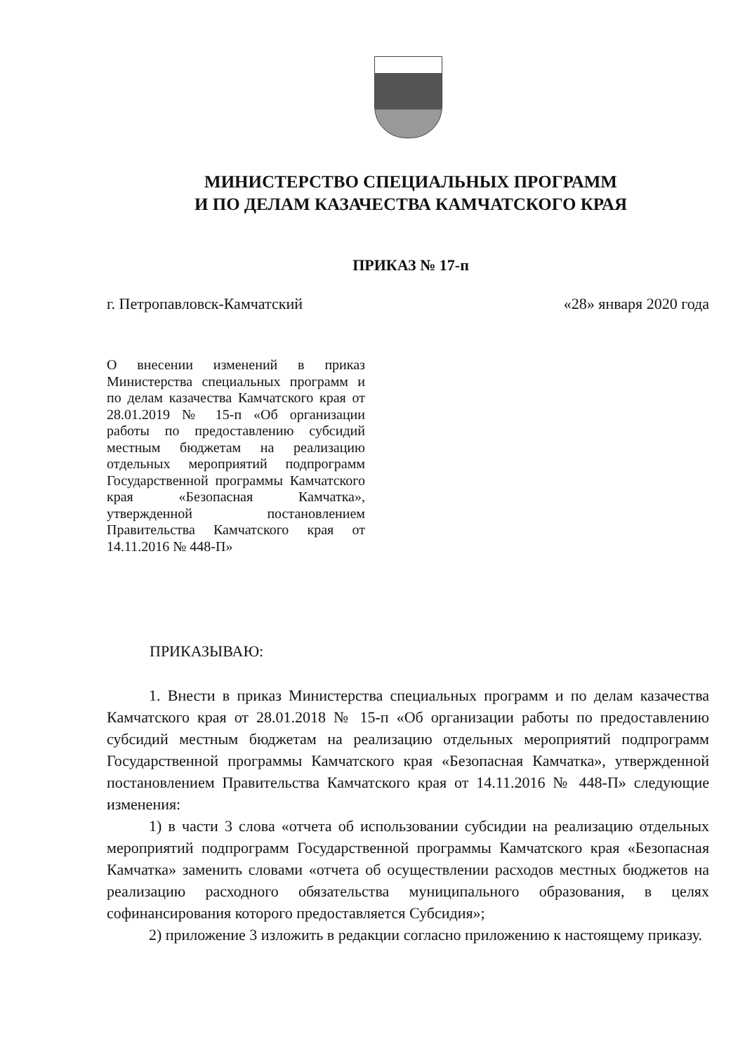МИНИСТЕРСТВО СПЕЦИАЛЬНЫХ ПРОГРАММ
И ПО ДЕЛАМ КАЗАЧЕСТВА КАМЧАТСКОГО КРАЯ
ПРИКАЗ № 17-п
г. Петропавловск-Камчатский «28» января 2020 года
О внесении изменений в приказ Министерства специальных программ и по делам казачества Камчатского края от 28.01.2019 № 15-п «Об организации работы по предоставлению субсидий местным бюджетам на реализацию отдельных мероприятий подпрограмм Государственной программы Камчатского края «Безопасная Камчатка», утвержденной постановлением Правительства Камчатского края от 14.11.2016 № 448-П»
ПРИКАЗЫВАЮ:
1. Внести в приказ Министерства специальных программ и по делам казачества Камчатского края от 28.01.2018 № 15-п «Об организации работы по предоставлению субсидий местным бюджетам на реализацию отдельных мероприятий подпрограмм Государственной программы Камчатского края «Безопасная Камчатка», утвержденной постановлением Правительства Камчатского края от 14.11.2016 № 448-П» следующие изменения:
1) в части 3 слова «отчета об использовании субсидии на реализацию отдельных мероприятий подпрограмм Государственной программы Камчатского края «Безопасная Камчатка» заменить словами «отчета об осуществлении расходов местных бюджетов на реализацию расходного обязательства муниципального образования, в целях софинансирования которого предоставляется Субсидия»;
2) приложение 3 изложить в редакции согласно приложению к настоящему приказу.